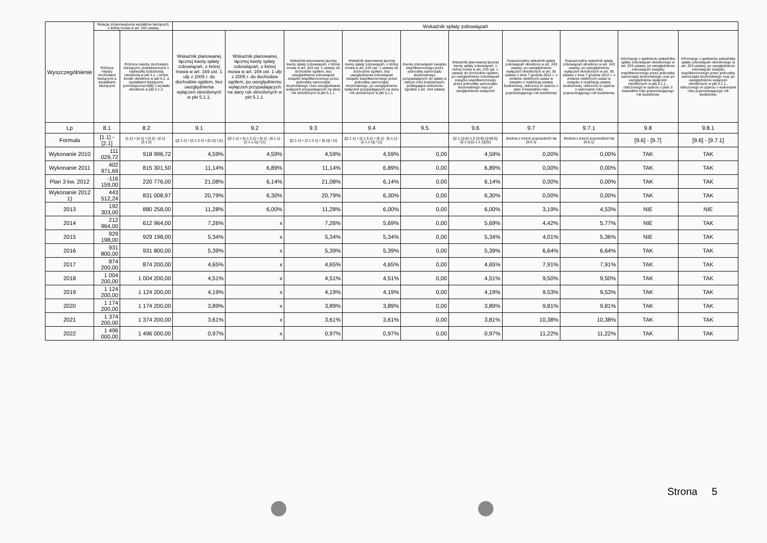| Wyszczególnienie | Relacja zrównoważenia wydatków bieżących, o której mowa w art. 242 ustawy | | Wskaźnik spłaty zobowiązań | | | | | | | | | |
| --- | --- | --- | --- | --- | --- | --- | --- | --- | --- | --- | --- | --- |
| | Różnica między dochodami bieżącymi a wydatkami bieżącymi | Różnica między dochodami bieżącymi, powiększonymi o nadwyżkę budżetową określoną w pkt 4.1. i wolne środki określone w pkt 4.2. a wydatkami bieżącymi, pomniejszonymi[8]) o wydatki określone w pkt 2.1.2. | Wskaźnik planowanej łącznej kwoty spłaty zobowiązań, o której mowa w art. 169 ust. 1 ufp z 2005 r. do dochodów ogółem, bez uwzględnienia wyłączeń określonych w pkt 5.1.1. | Wskaźnik planowanej łącznej kwoty spłaty zobowiązań, o której mowa w art. 169 ust. 1 ufp z 2005 r. do dochodów ogółem, po uwzględnieniu wyłączeń przypadających na dany rok określonych w pkt 5.1.1. | Wskaźnik planowanej łącznej kwoty spłaty zobowiązań, o której mowa w art. 243 ust. 1 ustawy do dochodów ogółem, bez uwzględnienia zobowiązań związku współtworzonego przez jednostkę samorządu terytorialnego i bez uwzględniania wyłączeń przypadających na dany rok określonych w pkt 5.1.1. | Wskaźnik planowanej łącznej kwoty spłaty zobowiązań, o której mowa w art. 243 ust. 1 ustawy do dochodów ogółem, bez uwzględnienia zobowiązań związku współtworzonego przez jednostkę samorządu terytorialnego, po uwzględnieniu wyłączeń przypadających na dany rok określonych w pkt 5.1.1. | Kwota zobowiązań związku współtworzonego przez jednostkę samorządu terytorialnego przypadających do spłaty w danym roku budżetowym, podlegająca doliczeniu zgodnie z art. 244 ustawy | Wskaźnik planowanej łącznej kwoty spłaty zobowiązań, o której mowa w art. 243 ust. 1 ustawy do dochodów ogółem, po uwzględnieniu zobowiązań związku współtworzonego przez jednostkę samorządu terytorialnego oraz po uwzględnieniu wyłączeń | Dopuszczalny wskaźnik spłaty zobowiązań określony w art. 243 ustawy, po uwzględnieniu wyłączeń określonych w art. 36 ustawy z dnia 7 grudnia 2012 r. o zmianie niektórych ustaw w związku z realizacją ustawy budżetowej, obliczony w oparciu o plan 3 kwartałów roku poprzedzającego rok budżetowy | Dopuszczalny wskaźnik spłaty zobowiązań określony w art. 243 ustawy, po uwzględnieniu wyłączeń określonych w art. 36 ustawy z dnia 7 grudnia 2012 r. o zmianie niektórych ustaw w związku z realizacją ustawy budżetowej, obliczony w oparciu o wykonanie roku poprzedzającego rok budżetowy | Informacja o spełnieniu wskaźnika spłaty zobowiązań określonego w art. 243 ustawy, po uwzględnieniu zobowiązań związku współtworzonego przez jednostkę samorządu terytorialnego oraz po uwzględnieniu wyłączeń określonych w pkt 5.1.1., obliczonego w oparciu o plan 3 kwartałów roku poprzedzającego rok budżetowy | Informacja o spełnieniu wskaźnika spłaty zobowiązań określonego w art. 243 ustawy, po uwzględnieniu zobowiązań związku współtworzonego przez jednostkę samorządu terytorialnego oraz po uwzględnieniu wyłączeń określonych w pkt 5.1.1., obliczonego w oparciu o wykonanie roku poprzedzającego rok budżetowy |
| Lp | 8.1 | 8.2 | 9.1 | 9.2 | 9.3 | 9.4 | 9.5 | 9.6 | 9.7 | 9.7.1 | 9.8 | 9.8.1 |
| Formuła | [1.1] - [2.1] | [1.1] + [4.1] + [4.2] - [2.1] - [2.1.2] | ([2.1.1] + [2.1.3.1] + [5.1]) / [1] | ([2.1.1] + [2.1.3.1] + [5.1] - [5.1.1] - [2.1.1.1]) / [1] | ([2.1.1] + [2.1.3.1] + [5.1]) / [1] | ([2.1.1] + [2.1.3.1] + [5.1] - [5.1.1] - [2.1.1.1]) / [1] | | ([2.1.1]+[2.1.3.1]+[5.1]+[9.5]-[5.1.1]-[2.1.1.1])/[1] | średnia z trzech poprzednich lat [9.6.1] | średnia z trzech poprzednich lat [9.6.1] | [9.6] - [9.7] | [9.6] - [9.7.1] |
| Wykonanie 2010 | 111 029,72 | 918 996,72 | 4,59% | 4,59% | 4,59% | 4,59% | 0,00 | 4,59% | 0,00% | 0,00% | TAK | TAK |
| Wykonanie 2011 | 402 971,69 | 815 301,50 | 11,14% | 6,89% | 11,14% | 6,89% | 0,00 | 6,89% | 0,00% | 0,00% | TAK | TAK |
| Plan 3 kw. 2012 | -116 159,00 | 220 776,00 | 21,08% | 6,14% | 21,08% | 6,14% | 0,00 | 6,14% | 0,00% | 0,00% | TAK | TAK |
| Wykonanie 2012 1) | 443 512,24 | 831 008,97 | 20,79% | 6,30% | 20,79% | 6,30% | 0,00 | 6,30% | 0,00% | 0,00% | TAK | TAK |
| 2013 | 192 303,00 | 880 258,00 | 11,28% | 6,00% | 11,28% | 6,00% | 0,00 | 6,00% | 3,19% | 4,53% | NIE | NIE |
| 2014 | 212 964,00 | 612 964,00 | 7,26% | x | 7,26% | 5,69% | 0,00 | 5,69% | 4,42% | 5,77% | NIE | TAK |
| 2015 | 929 198,00 | 929 198,00 | 5,34% | x | 5,34% | 5,34% | 0,00 | 5,34% | 4,01% | 5,36% | NIE | TAK |
| 2016 | 931 800,00 | 931 800,00 | 5,39% | x | 5,39% | 5,39% | 0,00 | 5,39% | 6,64% | 6,64% | TAK | TAK |
| 2017 | 874 200,00 | 874 200,00 | 4,65% | x | 4,65% | 4,65% | 0,00 | 4,65% | 7,91% | 7,91% | TAK | TAK |
| 2018 | 1 004 200,00 | 1 004 200,00 | 4,51% | x | 4,51% | 4,51% | 0,00 | 4,51% | 9,50% | 9,50% | TAK | TAK |
| 2019 | 1 124 200,00 | 1 124 200,00 | 4,19% | x | 4,19% | 4,19% | 0,00 | 4,19% | 9,53% | 9,53% | TAK | TAK |
| 2020 | 1 174 200,00 | 1 174 200,00 | 3,89% | x | 3,89% | 3,89% | 0,00 | 3,89% | 9,81% | 9,81% | TAK | TAK |
| 2021 | 1 374 200,00 | 1 374 200,00 | 3,61% | x | 3,61% | 3,61% | 0,00 | 3,81% | 10,38% | 10,38% | TAK | TAK |
| 2022 | 1 496 000,00 | 1 496 000,00 | 0,97% | x | 0,97% | 0,97% | 0,00 | 0,97% | 11,22% | 11,22% | TAK | TAK |
Strona 5